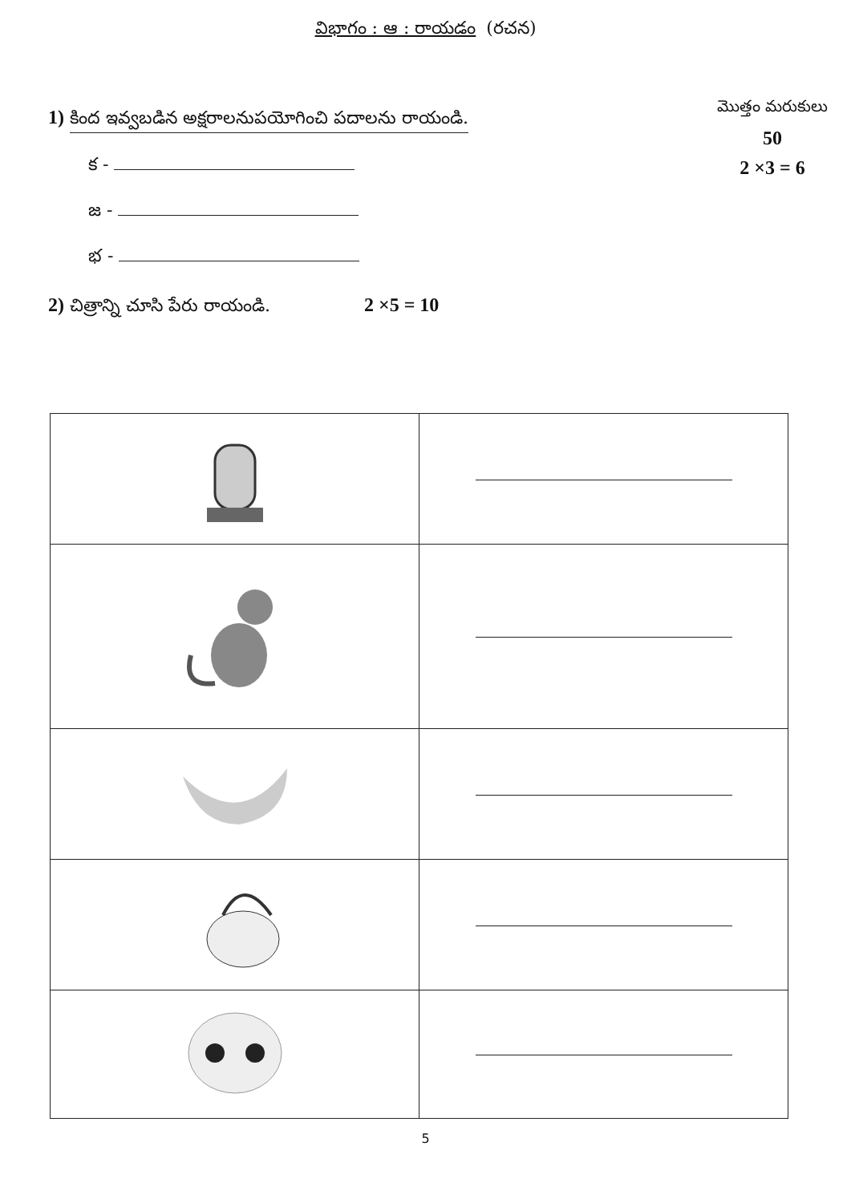విభాగం : ఆ : రాయడం (రచన)
మొత్తం మరుకులు
50
2 ×3 = 6
1) కింద ఇవ్వబడిన అక్షరాలనుపయోగించి పదాలను రాయండి.
క -
జ -
భ -
2) చిత్రాన్ని చూసి పేరు రాయండి. 2 ×5 = 10
5